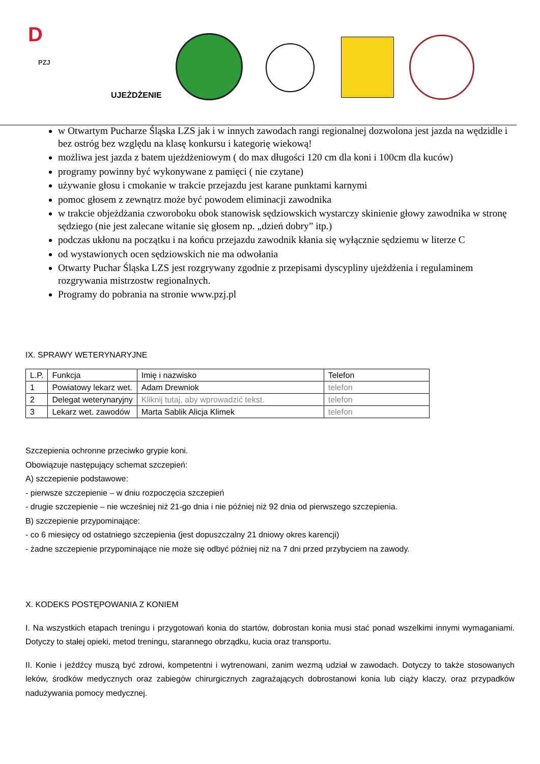D
PZJ
UJEŻDŻENIE
w Otwartym Pucharze Śląska LZS jak i w innych zawodach rangi regionalnej dozwolona jest jazda na wędzidle i bez ostróg bez względu na klasę konkursu i kategorię wiekową!
możliwa jest jazda z batem ujeżdżeniowym ( do max długości 120 cm dla koni i 100cm dla kuców)
programy powinny być wykonywane z pamięci ( nie czytane)
używanie głosu i cmokanie w trakcie przejazdu jest karane punktami karnymi
pomoc głosem z zewnątrz może być powodem eliminacji zawodnika
w trakcie objeżdżania czworoboku obok stanowisk sędziowskich wystarczy skinienie głowy zawodnika w stronę sędziego (nie jest zalecane witanie się głosem np. „dzień dobry” itp.)
podczas ukłonu na początku i na końcu przejazdu zawodnik kłania się wyłącznie sędziemu w literze C
od wystawionych ocen sędziowskich nie ma odwołania
Otwarty Puchar Śląska LZS jest rozgrywany zgodnie z przepisami dyscypliny ujeżdżenia i regulaminem rozgrywania mistrzostw regionalnych.
Programy do pobrania na stronie www.pzj.pl
IX. SPRAWY WETERYNARYJNE
| L.P. | Funkcja | Imię i nazwisko | Telefon |
| 1 | Powiatowy lekarz wet. | Adam Drewniok | telefon |
| 2 | Delegat weterynaryjny | Kliknij tutaj, aby wprowadzić tekst. | telefon |
| 3 | Lekarz wet. zawodów | Marta Sablik Alicja Klimek | telefon |
Szczepienia ochronne przeciwko grypie koni.
Obowiązuje następujący schemat szczepień:
A) szczepienie podstawowe:
- pierwsze szczepienie – w dniu rozpoczęcia szczepień
- drugie szczepienie – nie wcześniej niż 21-go dnia i nie później niż 92 dnia od pierwszego szczepienia.
B) szczepienie przypominające:
- co 6 miesięcy od ostatniego szczepienia (jest dopuszczalny 21 dniowy okres karencji)
- żadne szczepienie przypominające nie może się odbyć później niż na 7 dni przed przybyciem na zawody.
X. KODEKS POSTĘPOWANIA Z KONIEM
I. Na wszystkich etapach treningu i przygotowań konia do startów, dobrostan konia musi stać ponad wszelkimi innymi wymaganiami. Dotyczy to stałej opieki, metod treningu, starannego obrządku, kucia oraz transportu.
II. Konie i jeźdźcy muszą być zdrowi, kompetentni i wytrenowani, zanim wezmą udział w zawodach. Dotyczy to także stosowanych leków, środków medycznych oraz zabiegów chirurgicznych zagrażających dobrostanowi konia lub ciąży klaczy, oraz przypadków nadużywania pomocy medycznej.